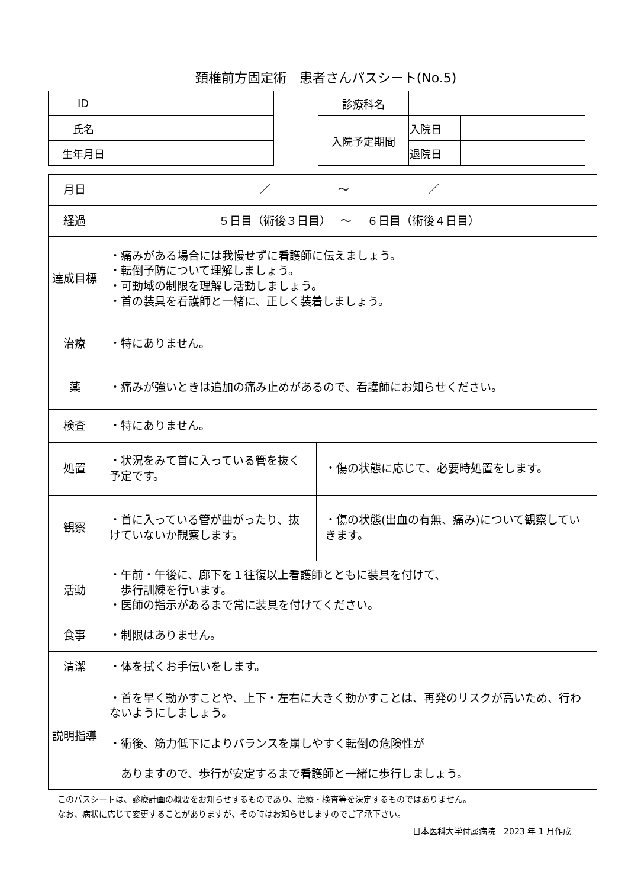頚椎前方固定術　患者さんパスシート(No.5)
| ID | |
| 氏名 | |
| 生年月日 | |
| 診療科名 | | |
| 入院予定期間 | 入院日 | |
| | 退院日 | |
| 月日 | ／ ～ ／ | |
| 経過 | ５日目（術後３日目） ～ ６日目（術後４日目） | |
| 達成目標 | ・痛みがある場合には我慢せずに看護師に伝えましょう。 ・転倒予防について理解しましょう。 ・可動域の制限を理解し活動しましょう。 ・首の装具を看護師と一緒に、正しく装着しましょう。 | |
| 治療 | ・特にありません。 | |
| 薬 | ・痛みが強いときは追加の痛み止めがあるので、看護師にお知らせください。 | |
| 検査 | ・特にありません。 | |
| 処置 | ・状況をみて首に入っている管を抜く予定です。 | ・傷の状態に応じて、必要時処置をします。 |
| 観察 | ・首に入っている管が曲がったり、抜けていないか観察します。 | ・傷の状態(出血の有無、痛み)について観察していきます。 |
| 活動 | ・午前・午後に、廊下を１往復以上看護師とともに装具を付けて、 歩行訓練を行います。 ・医師の指示があるまで常に装具を付けてください。 | |
| 食事 | ・制限はありません。 | |
| 清潔 | ・体を拭くお手伝いをします。 | |
| 説明指導 | ・首を早く動かすことや、上下・左右に大きく動かすことは、再発のリスクが高いため、行わないようにしましょう。 ・術後、筋力低下によりバランスを崩しやすく転倒の危険性が ありますので、歩行が安定するまで看護師と一緒に歩行しましょう。 | |
このパスシートは、診療計画の概要をお知らせするものであり、治療・検査等を決定するものではありません。
なお、病状に応じて変更することがありますが、その時はお知らせしますのでご了承下さい。
日本医科大学付属病院　2023 年 1 月作成